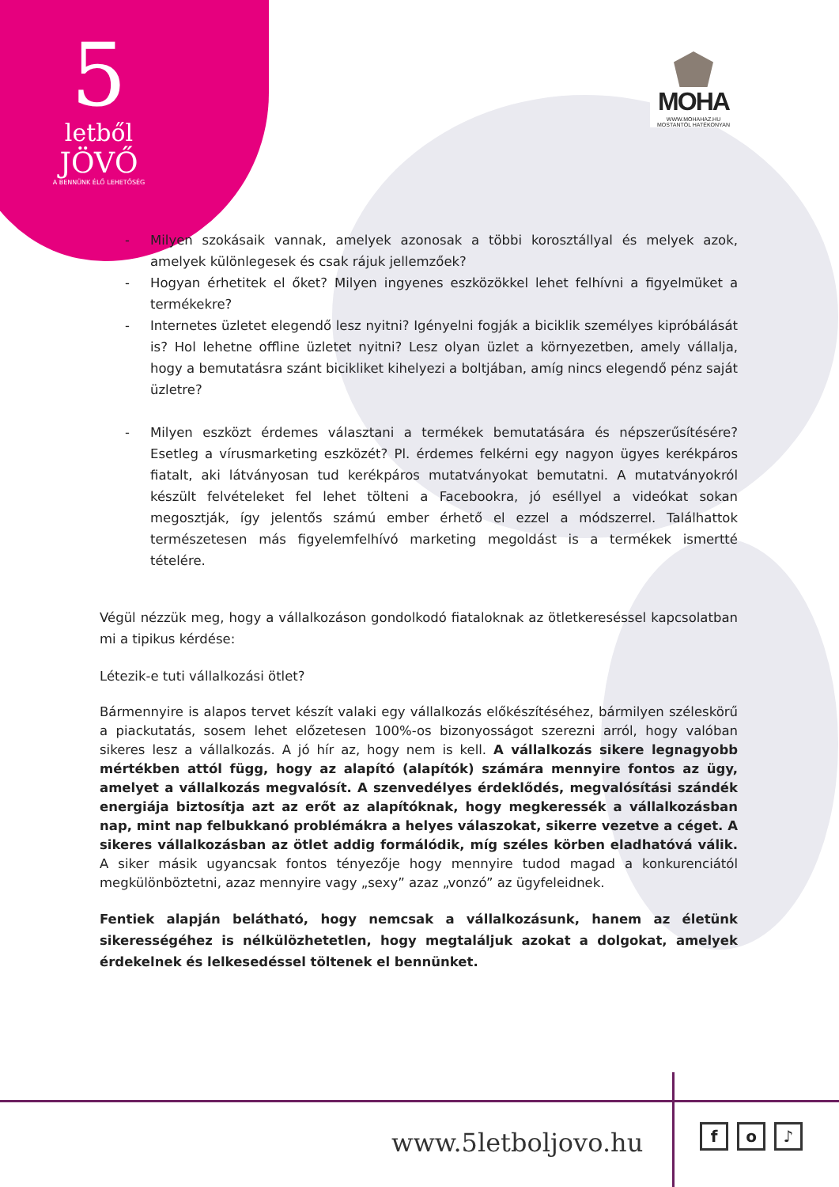5
letből
JÖVŐ
A BENNÜNK ÉLŐ LEHETŐSÉG
MOHA
WWW.MOHAHAZ.HU
MOSTANTÓL HATÉKONYAN
- Milyen szokásaik vannak, amelyek azonosak a többi korosztállyal és melyek azok, amelyek különlegesek és csak rájuk jellemzőek?
- Hogyan érhetitek el őket? Milyen ingyenes eszközökkel lehet felhívni a figyelmüket a termékekre?
- Internetes üzletet elegendő lesz nyitni? Igényelni fogják a biciklik személyes kipróbálását is? Hol lehetne offline üzletet nyitni? Lesz olyan üzlet a környezetben, amely vállalja, hogy a bemutatásra szánt bicikliket kihelyezi a boltjában, amíg nincs elegendő pénz saját üzletre?
- Milyen eszközt érdemes választani a termékek bemutatására és népszerűsítésére? Esetleg a vírusmarketing eszközét? Pl. érdemes felkérni egy nagyon ügyes kerékpáros fiatalt, aki látványosan tud kerékpáros mutatványokat bemutatni. A mutatványokról készült felvételeket fel lehet tölteni a Facebookra, jó eséllyel a videókat sokan megosztják, így jelentős számú ember érhető el ezzel a módszerrel. Találhattok természetesen más figyelemfelhívó marketing megoldást is a termékek ismertté tételére.
Végül nézzük meg, hogy a vállalkozáson gondolkodó fiataloknak az ötletkereséssel kapcsolatban mi a tipikus kérdése:
Létezik-e tuti vállalkozási ötlet?
Bármennyire is alapos tervet készít valaki egy vállalkozás előkészítéséhez, bármilyen széleskörű a piackutatás, sosem lehet előzetesen 100%-os bizonyosságot szerezni arról, hogy valóban sikeres lesz a vállalkozás. A jó hír az, hogy nem is kell. A vállalkozás sikere legnagyobb mértékben attól függ, hogy az alapító (alapítók) számára mennyire fontos az ügy, amelyet a vállalkozás megvalósít. A szenvedélyes érdeklődés, megvalósítási szándék energiája biztosítja azt az erőt az alapítóknak, hogy megkeressék a vállalkozásban nap, mint nap felbukkanó problémákra a helyes válaszokat, sikerre vezetve a céget. A sikeres vállalkozásban az ötlet addig formálódik, míg széles körben eladhatóvá válik. A siker másik ugyancsak fontos tényezője hogy mennyire tudod magad a konkurenciától megkülönböztetni, azaz mennyire vagy „sexy” azaz „vonzó” az ügyfeleidnek.
Fentiek alapján belátható, hogy nemcsak a vállalkozásunk, hanem az életünk sikerességéhez is nélkülözhetetlen, hogy megtaláljuk azokat a dolgokat, amelyek érdekelnek és lelkesedéssel töltenek el bennünket.
www.5letboljovo.hu f o ♪